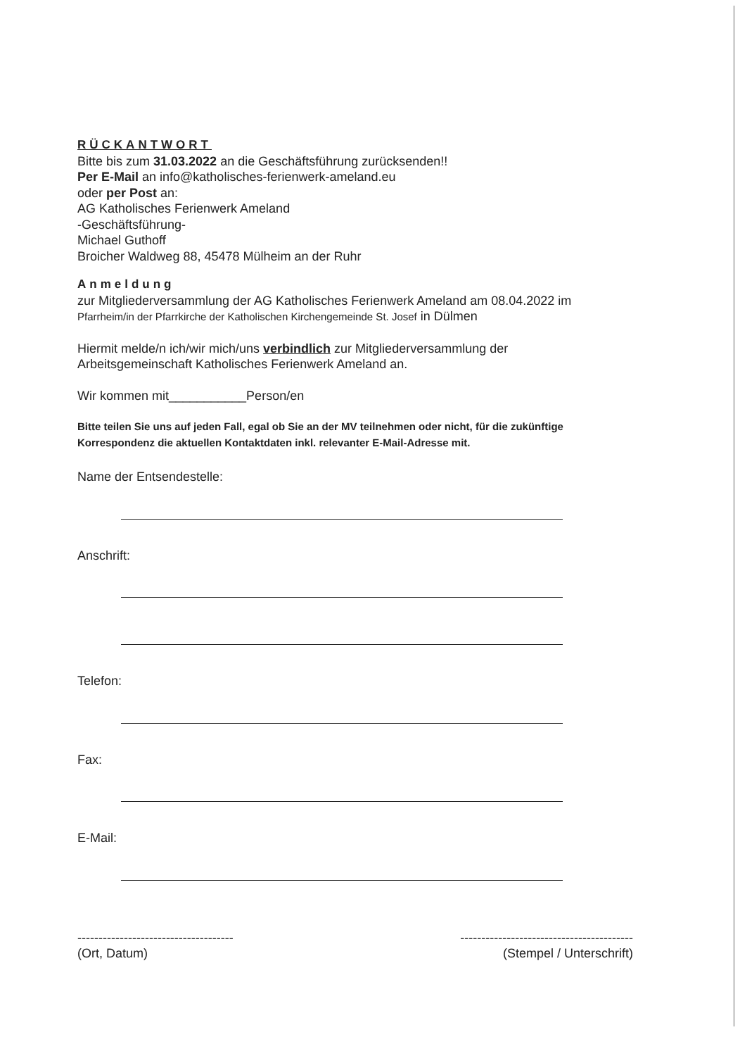RÜCKANTWORT
Bitte bis zum 31.03.2022 an die Geschäftsführung zurücksenden!!
Per E-Mail an info@katholisches-ferienwerk-ameland.eu
oder per Post an:
AG Katholisches Ferienwerk Ameland
-Geschäftsführung-
Michael Guthoff
Broicher Waldweg 88, 45478 Mülheim an der Ruhr
Anmeldung
zur Mitgliederversammlung der AG Katholisches Ferienwerk Ameland am 08.04.2022 im
Pfarrheim/in der Pfarrkirche der Katholischen Kirchengemeinde St. Josef in Dülmen
Hiermit melde/n ich/wir mich/uns verbindlich zur Mitgliederversammlung der
Arbeitsgemeinschaft Katholisches Ferienwerk Ameland an.
Wir kommen mit___________Person/en
Bitte teilen Sie uns auf jeden Fall, egal ob Sie an der MV teilnehmen oder nicht, für die zukünftige Korrespondenz die aktuellen Kontaktdaten inkl. relevanter E-Mail-Adresse mit.
Name der Entsendestelle:
Anschrift:
Telefon:
Fax:
E-Mail:
-------------------------------------
(Ort, Datum)
-----------------------------------------
(Stempel / Unterschrift)